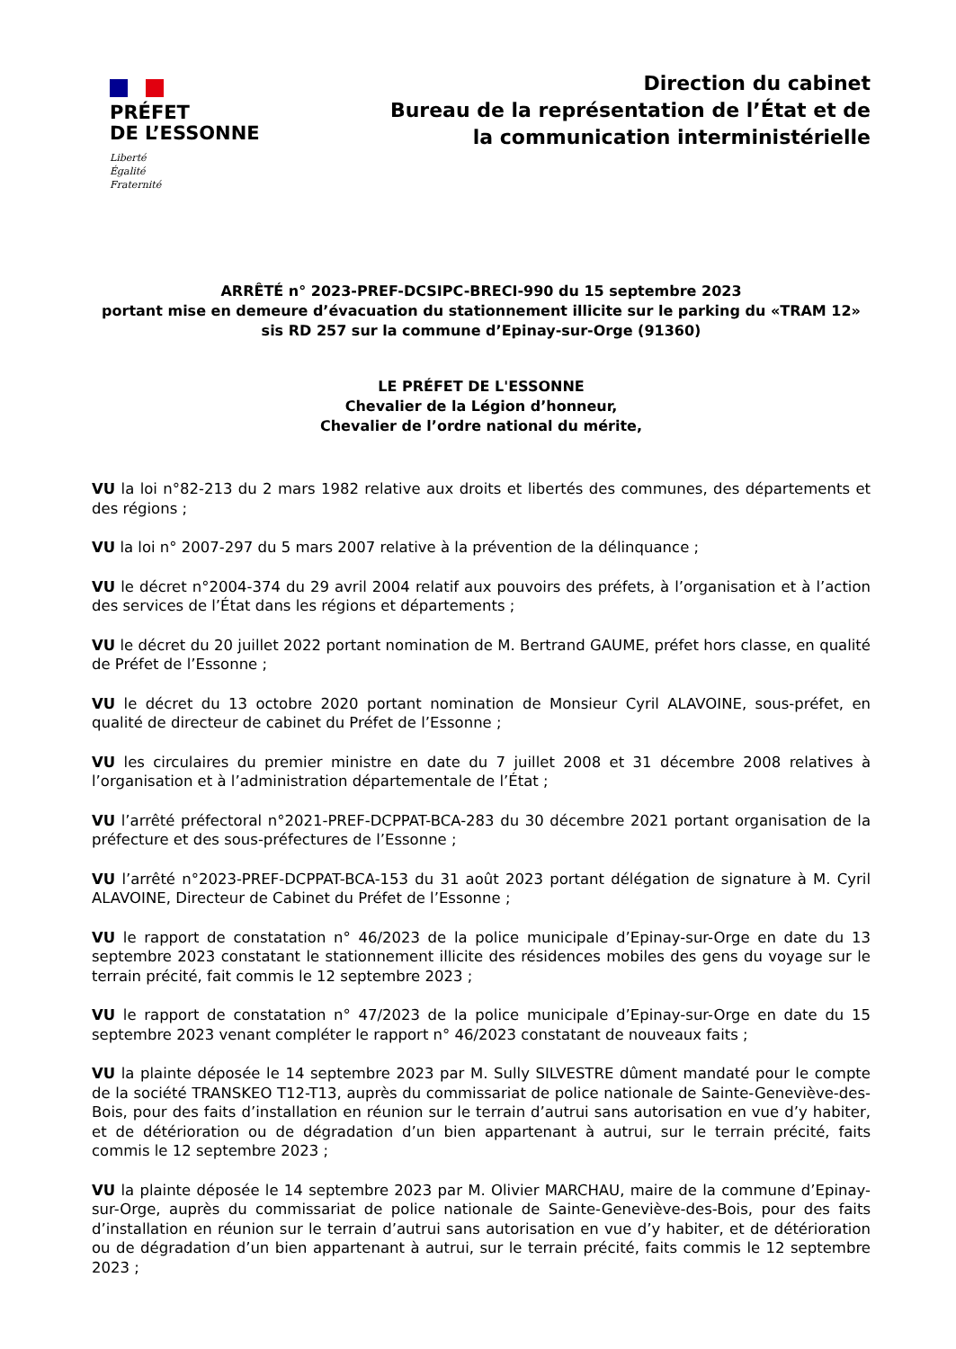PRÉFET
DE L’ESSONNE
Liberté
Égalité
Fraternité
Direction du cabinet
Bureau de la représentation de l’État et de
la communication interministérielle
ARRÊTÉ n° 2023-PREF-DCSIPC-BRECI-990 du 15 septembre 2023
portant mise en demeure d’évacuation du stationnement illicite sur le parking du «TRAM 12»
sis RD 257 sur la commune d’Epinay-sur-Orge (91360)
LE PRÉFET DE L'ESSONNE
Chevalier de la Légion d’honneur,
Chevalier de l’ordre national du mérite,
VU la loi n°82-213 du 2 mars 1982 relative aux droits et libertés des communes, des départements et des régions ;
VU la loi n° 2007-297 du 5 mars 2007 relative à la prévention de la délinquance ;
VU le décret n°2004-374 du 29 avril 2004 relatif aux pouvoirs des préfets, à l’organisation et à l’action des services de l’État dans les régions et départements ;
VU le décret du 20 juillet 2022 portant nomination de M. Bertrand GAUME, préfet hors classe, en qualité de Préfet de l’Essonne ;
VU le décret du 13 octobre 2020 portant nomination de Monsieur Cyril ALAVOINE, sous-préfet, en qualité de directeur de cabinet du Préfet de l’Essonne ;
VU les circulaires du premier ministre en date du 7 juillet 2008 et 31 décembre 2008 relatives à l’organisation et à l’administration départementale de l’État ;
VU l’arrêté préfectoral n°2021-PREF-DCPPAT-BCA-283 du 30 décembre 2021 portant organisation de la préfecture et des sous-préfectures de l’Essonne ;
VU l’arrêté n°2023-PREF-DCPPAT-BCA-153 du 31 août 2023 portant délégation de signature à M. Cyril ALAVOINE, Directeur de Cabinet du Préfet de l’Essonne ;
VU le rapport de constatation n° 46/2023 de la police municipale d’Epinay-sur-Orge en date du 13 septembre 2023 constatant le stationnement illicite des résidences mobiles des gens du voyage sur le terrain précité, fait commis le 12 septembre 2023 ;
VU le rapport de constatation n° 47/2023 de la police municipale d’Epinay-sur-Orge en date du 15 septembre 2023 venant compléter le rapport n° 46/2023 constatant de nouveaux faits ;
VU la plainte déposée le 14 septembre 2023 par M. Sully SILVESTRE dûment mandaté pour le compte de la société TRANSKEO T12-T13, auprès du commissariat de police nationale de Sainte-Geneviève-des-Bois, pour des faits d’installation en réunion sur le terrain d’autrui sans autorisation en vue d’y habiter, et de détérioration ou de dégradation d’un bien appartenant à autrui, sur le terrain précité, faits commis le 12 septembre 2023 ;
VU la plainte déposée le 14 septembre 2023 par M. Olivier MARCHAU, maire de la commune d’Epinay-sur-Orge, auprès du commissariat de police nationale de Sainte-Geneviève-des-Bois, pour des faits d’installation en réunion sur le terrain d’autrui sans autorisation en vue d’y habiter, et de détérioration ou de dégradation d’un bien appartenant à autrui, sur le terrain précité, faits commis le 12 septembre 2023 ;